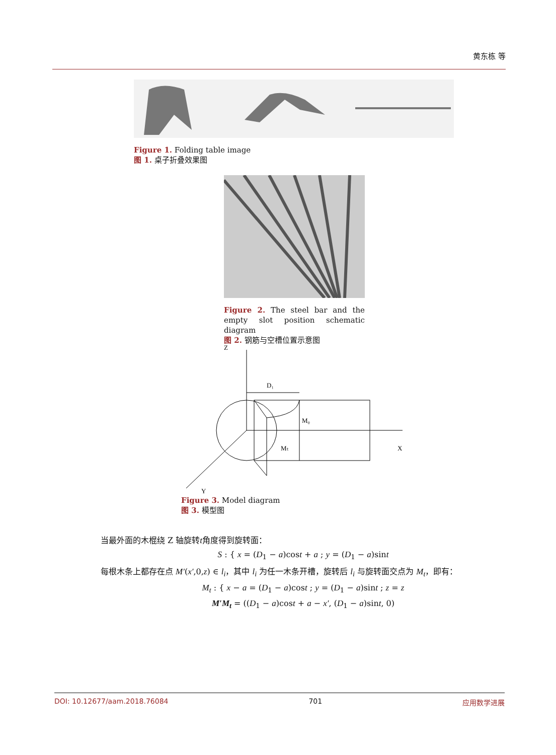黄东栋 等
Figure 1. Folding table image
图 1. 桌子折叠效果图
Figure 2. The steel bar and the empty slot position schematic diagram
图 2. 钢筋与空槽位置示意图
Z
D₁
M₀
Mₜ
X
Y
Figure 3. Model diagram
图 3. 模型图
当最外面的木棍绕 Z 轴旋转t角度得到旋转面：
S : { x = (D<sub>1</sub> − a)cost + a ; y = (D<sub>1</sub> − a)sint
每根木条上都存在点 M′(x′,0,z) ∈ l<sub>i</sub>，其中 l<sub>i</sub> 为任一木条开槽，旋转后 l<sub>i</sub> 与旋转面交点为 M<sub>t</sub>，即有：
M<sub>t</sub> : { x − a = (D<sub>1</sub> − a)cost ; y = (D<sub>1</sub> − a)sint ; z = z
M′M<sub>t</sub> = ((D<sub>1</sub> − a)cost + a − x′, (D<sub>1</sub> − a)sint, 0)
DOI: 10.12677/aam.2018.76084 701 应用数学进展